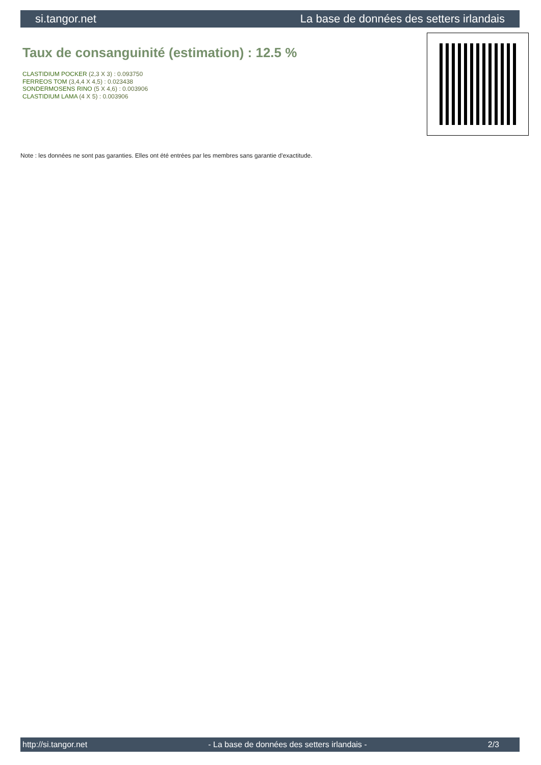si.tangor.net La base de données des setters irlandais
Taux de consanguinité (estimation) : 12.5 %
CLASTIDIUM POCKER (2,3 X 3) : 0.093750
FERREOS TOM (3,4,4 X 4,5) : 0.023438
SONDERMOSENS RINO (5 X 4,6) : 0.003906
CLASTIDIUM LAMA (4 X 5) : 0.003906
Note : les données ne sont pas garanties. Elles ont été entrées par les membres sans garantie d'exactitude.
http://si.tangor.net - La base de données des setters irlandais - 2/3